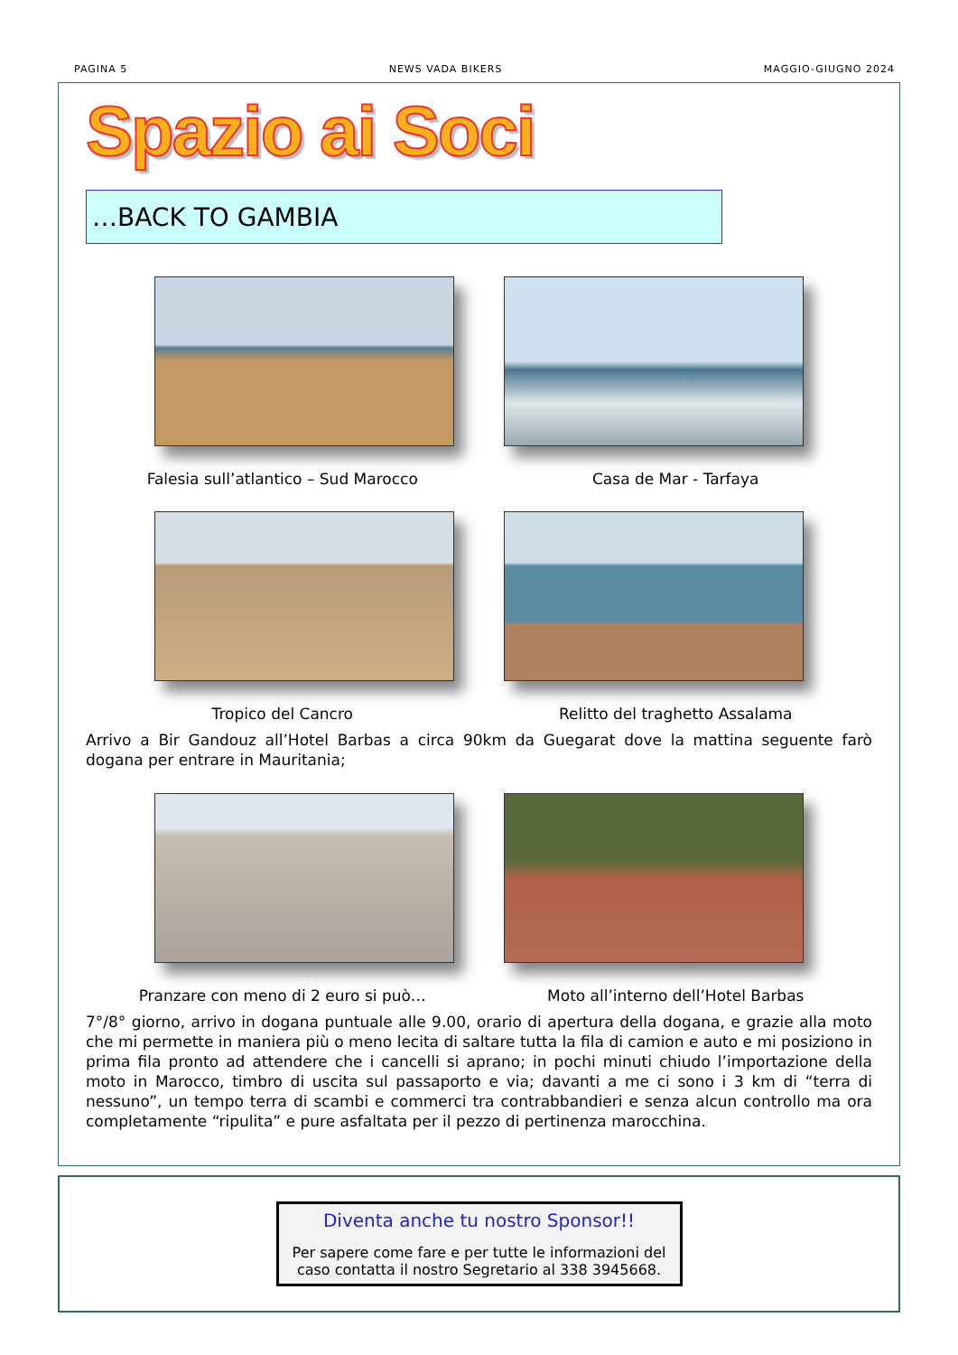PAGINA 5 NEWS VADA BIKERS MAGGIO-GIUGNO 2024
Spazio ai Soci
…BACK TO GAMBIA
Falesia sull’atlantico – Sud Marocco
Casa de Mar - Tarfaya
Tropico del Cancro Relitto del traghetto Assalama
Arrivo a Bir Gandouz all’Hotel Barbas a circa 90km da Guegarat dove la mattina seguente farò dogana per entrare in Mauritania;
Pranzare con meno di 2 euro si può…
Moto all’interno dell’Hotel Barbas
7°/8° giorno, arrivo in dogana puntuale alle 9.00, orario di apertura della dogana, e grazie alla moto che mi permette in maniera più o meno lecita di saltare tutta la fila di camion e auto e mi posiziono in prima fila pronto ad attendere che i cancelli si aprano; in pochi minuti chiudo l’importazione della moto in Marocco, timbro di uscita sul passaporto e via; davanti a me ci sono i 3 km di “terra di nessuno”, un tempo terra di scambi e commerci tra contrabbandieri e senza alcun controllo ma ora completamente “ripulita” e pure asfaltata per il pezzo di pertinenza marocchina.
Diventa anche tu nostro Sponsor!!
Per sapere come fare e per tutte le informazioni del caso contatta il nostro Segretario al 338 3945668.